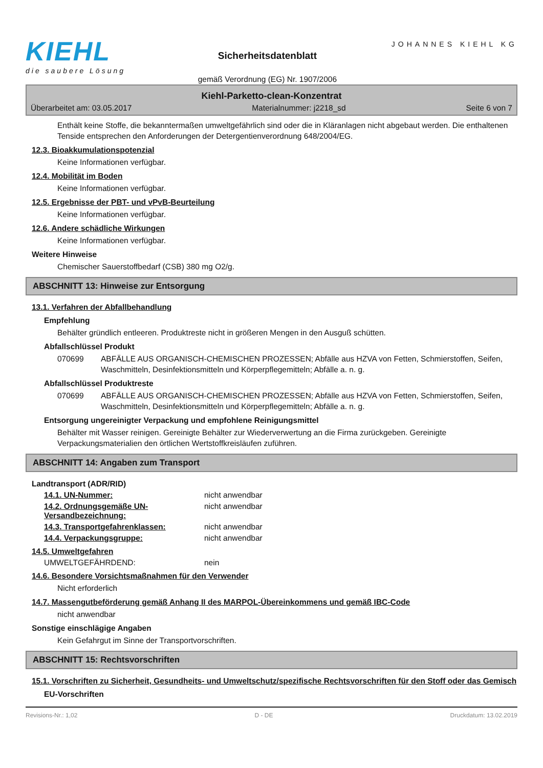KIEHL
die saubere Lösung
Sicherheitsdatenblatt
gemäß Verordnung (EG) Nr. 1907/2006
JOHANNES KIEHL KG
Kiehl-Parketto-clean-Konzentrat
Überarbeitet am: 03.05.2017 Materialnummer: j2218_sd Seite 6 von 7
Enthält keine Stoffe, die bekanntermaßen umweltgefährlich sind oder die in Kläranlagen nicht abgebaut werden. Die enthaltenen Tenside entsprechen den Anforderungen der Detergentienverordnung 648/2004/EG.
12.3. Bioakkumulationspotenzial
Keine Informationen verfügbar.
12.4. Mobilität im Boden
Keine Informationen verfügbar.
12.5. Ergebnisse der PBT- und vPvB-Beurteilung
Keine Informationen verfügbar.
12.6. Andere schädliche Wirkungen
Keine Informationen verfügbar.
Weitere Hinweise
Chemischer Sauerstoffbedarf (CSB) 380 mg O2/g.
ABSCHNITT 13: Hinweise zur Entsorgung
13.1. Verfahren der Abfallbehandlung
Empfehlung
Behälter gründlich entleeren. Produktreste nicht in größeren Mengen in den Ausguß schütten.
Abfallschlüssel Produkt
070699 ABFÄLLE AUS ORGANISCH-CHEMISCHEN PROZESSEN; Abfälle aus HZVA von Fetten, Schmierstoffen, Seifen, Waschmitteln, Desinfektionsmitteln und Körperpflegemitteln; Abfälle a. n. g.
Abfallschlüssel Produktreste
070699 ABFÄLLE AUS ORGANISCH-CHEMISCHEN PROZESSEN; Abfälle aus HZVA von Fetten, Schmierstoffen, Seifen, Waschmitteln, Desinfektionsmitteln und Körperpflegemitteln; Abfälle a. n. g.
Entsorgung ungereinigter Verpackung und empfohlene Reinigungsmittel
Behälter mit Wasser reinigen. Gereinigte Behälter zur Wiederverwertung an die Firma zurückgeben. Gereinigte Verpackungsmaterialien den örtlichen Wertstoffkreisläufen zuführen.
ABSCHNITT 14: Angaben zum Transport
Landtransport (ADR/RID)
14.1. UN-Nummer: nicht anwendbar
14.2. Ordnungsgemäße UN-Versandbezeichnung:
nicht anwendbar
14.3. Transportgefahrenklassen: nicht anwendbar
14.4. Verpackungsgruppe: nicht anwendbar
14.5. Umweltgefahren
UMWELTGEFÄHRDEND: nein
14.6. Besondere Vorsichtsmaßnahmen für den Verwender
Nicht erforderlich
14.7. Massengutbeförderung gemäß Anhang II des MARPOL-Übereinkommens und gemäß IBC-Code
nicht anwendbar
Sonstige einschlägige Angaben
Kein Gefahrgut im Sinne der Transportvorschriften.
ABSCHNITT 15: Rechtsvorschriften
15.1. Vorschriften zu Sicherheit, Gesundheits- und Umweltschutz/spezifische Rechtsvorschriften für den Stoff oder das Gemisch
EU-Vorschriften
Revisions-Nr.: 1,02 D - DE Druckdatum: 13.02.2019